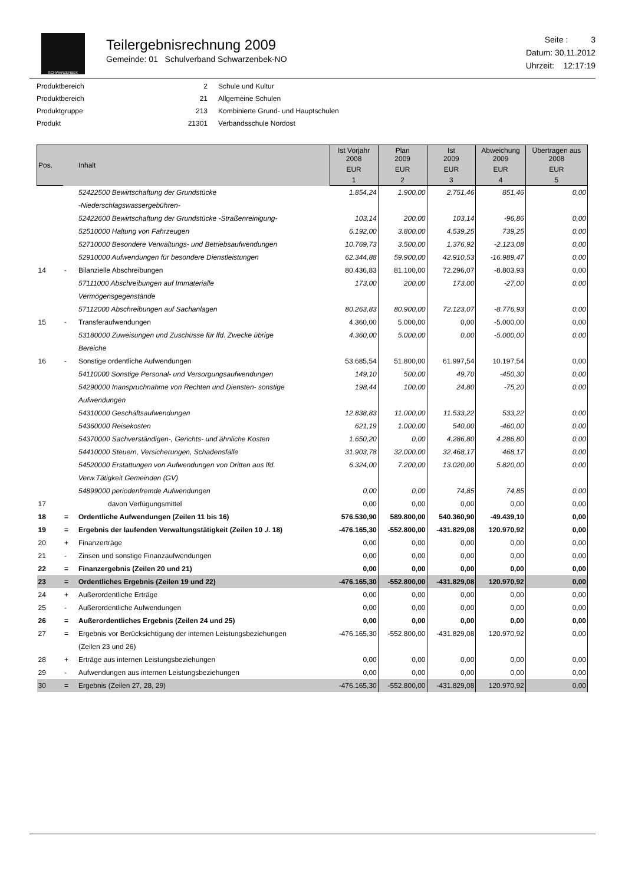SCHWARZENBEK
Teilergebnisrechnung 2009
Gemeinde: 01 Schulverband Schwarzenbek-NO
Seite : 3
Datum: 30.11.2012
Uhrzeit: 12:17:19
| Produktbereich | 2 | Schule und Kultur |
| Produktbereich | 21 | Allgemeine Schulen |
| Produktgruppe | 213 | Kombinierte Grund- und Hauptschulen |
| Produkt | 21301 | Verbandsschule Nordost |
| Pos. | | Inhalt | Ist Vorjahr 2008 | Plan 2009 | Ist 2009 | Abweichung 2009 | Übertragen aus 2008 |
| --- | --- | --- | --- | --- | --- | --- | --- |
| | | | EUR | EUR | EUR | EUR | EUR |
| | | | 1 | 2 | 3 | 4 | 5 |
| | | 52422500 Bewirtschaftung der Grundstücke -Niederschlagswassergebühren- | 1.854,24 | 1.900,00 | 2.751,46 | 851,46 | 0,00 |
| | | 52422600 Bewirtschaftung der Grundstücke -Straßenreinigung- | 103,14 | 200,00 | 103,14 | -96,86 | 0,00 |
| | | 52510000 Haltung von Fahrzeugen | 6.192,00 | 3.800,00 | 4.539,25 | 739,25 | 0,00 |
| | | 52710000 Besondere Verwaltungs- und Betriebsaufwendungen | 10.769,73 | 3.500,00 | 1.376,92 | -2.123,08 | 0,00 |
| | | 52910000 Aufwendungen für besondere Dienstleistungen | 62.344,88 | 59.900,00 | 42.910,53 | -16.989,47 | 0,00 |
| 14 | - | Bilanzielle Abschreibungen | 80.436,83 | 81.100,00 | 72.296,07 | -8.803,93 | 0,00 |
| | | 57111000 Abschreibungen auf Immaterialle Vermögensgegenstände | 173,00 | 200,00 | 173,00 | -27,00 | 0,00 |
| | | 57112000 Abschreibungen auf Sachanlagen | 80.263,83 | 80.900,00 | 72.123,07 | -8.776,93 | 0,00 |
| 15 | - | Transferaufwendungen | 4.360,00 | 5.000,00 | 0,00 | -5.000,00 | 0,00 |
| | | 53180000 Zuweisungen und Zuschüsse für lfd. Zwecke übrige Bereiche | 4.360,00 | 5.000,00 | 0,00 | -5.000,00 | 0,00 |
| 16 | - | Sonstige ordentliche Aufwendungen | 53.685,54 | 51.800,00 | 61.997,54 | 10.197,54 | 0,00 |
| | | 54110000 Sonstige Personal- und Versorgungsaufwendungen | 149,10 | 500,00 | 49,70 | -450,30 | 0,00 |
| | | 54290000 Inanspruchnahme von Rechten und Diensten- sonstige Aufwendungen | 198,44 | 100,00 | 24,80 | -75,20 | 0,00 |
| | | 54310000 Geschäftsaufwendungen | 12.838,83 | 11.000,00 | 11.533,22 | 533,22 | 0,00 |
| | | 54360000 Reisekosten | 621,19 | 1.000,00 | 540,00 | -460,00 | 0,00 |
| | | 54370000 Sachverständigen-, Gerichts- und ähnliche Kosten | 1.650,20 | 0,00 | 4.286,80 | 4.286,80 | 0,00 |
| | | 54410000 Steuern, Versicherungen, Schadensfälle | 31.903,78 | 32.000,00 | 32.468,17 | 468,17 | 0,00 |
| | | 54520000 Erstattungen von Aufwendungen von Dritten aus lfd. Verw.Tätigkeit Gemeinden (GV) | 6.324,00 | 7.200,00 | 13.020,00 | 5.820,00 | 0,00 |
| | | 54899000 periodenfremde Aufwendungen | 0,00 | 0,00 | 74,85 | 74,85 | 0,00 |
| 17 | | davon Verfügungsmittel | 0,00 | 0,00 | 0,00 | 0,00 | 0,00 |
| 18 | = | Ordentliche Aufwendungen (Zeilen 11 bis 16) | 576.530,90 | 589.800,00 | 540.360,90 | -49.439,10 | 0,00 |
| 19 | = | Ergebnis der laufenden Verwaltungstätigkeit (Zeilen 10 ./. 18) | -476.165,30 | -552.800,00 | -431.829,08 | 120.970,92 | 0,00 |
| 20 | + | Finanzerträge | 0,00 | 0,00 | 0,00 | 0,00 | 0,00 |
| 21 | - | Zinsen und sonstige Finanzaufwendungen | 0,00 | 0,00 | 0,00 | 0,00 | 0,00 |
| 22 | = | Finanzergebnis (Zeilen 20 und 21) | 0,00 | 0,00 | 0,00 | 0,00 | 0,00 |
| 23 | = | Ordentliches Ergebnis (Zeilen 19 und 22) | -476.165,30 | -552.800,00 | -431.829,08 | 120.970,92 | 0,00 |
| 24 | + | Außerordentliche Erträge | 0,00 | 0,00 | 0,00 | 0,00 | 0,00 |
| 25 | - | Außerordentliche Aufwendungen | 0,00 | 0,00 | 0,00 | 0,00 | 0,00 |
| 26 | = | Außerordentliches Ergebnis (Zeilen 24 und 25) | 0,00 | 0,00 | 0,00 | 0,00 | 0,00 |
| 27 | = | Ergebnis vor Berücksichtigung der internen Leistungsbeziehungen (Zeilen 23 und 26) | -476.165,30 | -552.800,00 | -431.829,08 | 120.970,92 | 0,00 |
| 28 | + | Erträge aus internen Leistungsbeziehungen | 0,00 | 0,00 | 0,00 | 0,00 | 0,00 |
| 29 | - | Aufwendungen aus internen Leistungsbeziehungen | 0,00 | 0,00 | 0,00 | 0,00 | 0,00 |
| 30 | = | Ergebnis (Zeilen 27, 28, 29) | -476.165,30 | -552.800,00 | -431.829,08 | 120.970,92 | 0,00 |